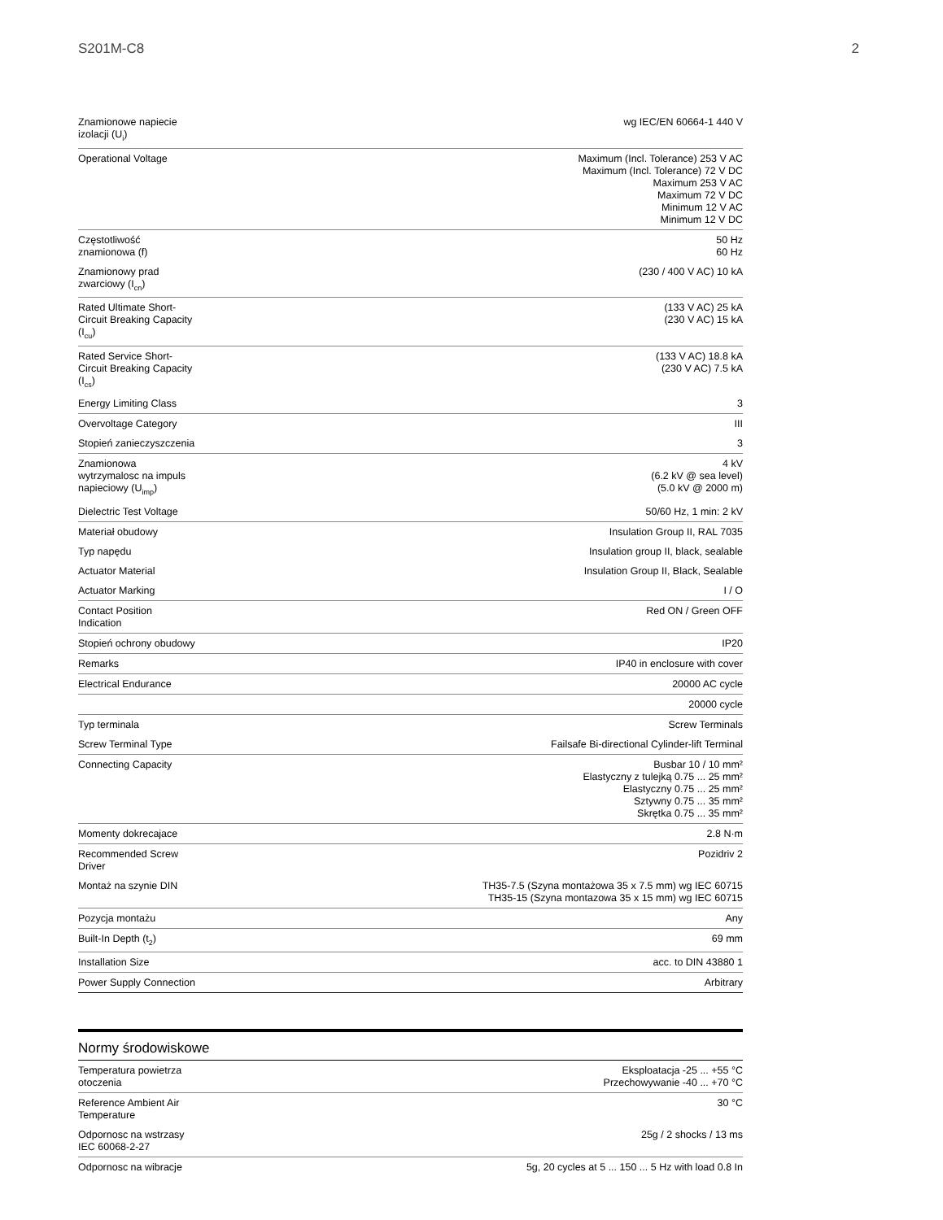S201M-C8 2
| Znamionowe napiecie izolacji (U<sub>i</sub>) | wg IEC/EN 60664-1 440 V |
| Operational Voltage | Maximum (Incl. Tolerance) 253 V AC Maximum (Incl. Tolerance) 72 V DC Maximum 253 V AC Maximum 72 V DC Minimum 12 V AC Minimum 12 V DC |
| Częstotliwość znamionowa (f) | 50 Hz 60 Hz |
| Znamionowy prad zwarciowy (I<sub>cn</sub>) | (230 / 400 V AC) 10 kA |
| Rated Ultimate Short- Circuit Breaking Capacity (I<sub>cu</sub>) | (133 V AC) 25 kA (230 V AC) 15 kA |
| Rated Service Short- Circuit Breaking Capacity (I<sub>cs</sub>) | (133 V AC) 18.8 kA (230 V AC) 7.5 kA |
| Energy Limiting Class | 3 |
| Overvoltage Category | III |
| Stopień zanieczyszczenia | 3 |
| Znamionowa wytrzymalosc na impuls napieciowy (U<sub>imp</sub>) | 4 kV (6.2 kV @ sea level) (5.0 kV @ 2000 m) |
| Dielectric Test Voltage | 50/60 Hz, 1 min: 2 kV |
| Materiał obudowy | Insulation Group II, RAL 7035 |
| Typ napędu | Insulation group II, black, sealable |
| Actuator Material | Insulation Group II, Black, Sealable |
| Actuator Marking | I / O |
| Contact Position Indication | Red ON / Green OFF |
| Stopień ochrony obudowy | IP20 |
| Remarks | IP40 in enclosure with cover |
| Electrical Endurance | 20000 AC cycle |
| | 20000 cycle |
| Typ terminala | Screw Terminals |
| Screw Terminal Type | Failsafe Bi-directional Cylinder-lift Terminal |
| Connecting Capacity | Busbar 10 / 10 mm² Elastyczny z tulejką 0.75 ... 25 mm² Elastyczny 0.75 ... 25 mm² Sztywny 0.75 ... 35 mm² Skrętka 0.75 ... 35 mm² |
| Momenty dokrecajace | 2.8 N·m |
| Recommended Screw Driver | Pozidriv 2 |
| Montaż na szynie DIN | TH35-7.5 (Szyna montażowa 35 x 7.5 mm) wg IEC 60715 TH35-15 (Szyna montazowa 35 x 15 mm) wg IEC 60715 |
| Pozycja montażu | Any |
| Built-In Depth (t<sub>2</sub>) | 69 mm |
| Installation Size | acc. to DIN 43880 1 |
| Power Supply Connection | Arbitrary |
Normy środowiskowe
| Temperatura powietrza otoczenia | Eksploatacja -25 ... +55 °C Przechowywanie -40 ... +70 °C |
| Reference Ambient Air Temperature | 30 °C |
| Odpornosc na wstrzasy IEC 60068-2-27 | 25g / 2 shocks / 13 ms |
| Odpornosc na wibracje | 5g, 20 cycles at 5 ... 150 ... 5 Hz with load 0.8 In |